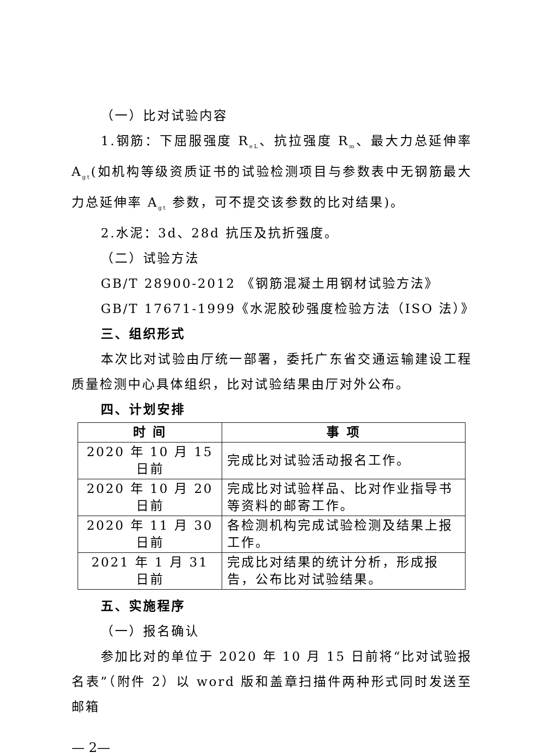（一）比对试验内容
1.钢筋：下屈服强度 R<sub>eL</sub>、抗拉强度 R<sub>m</sub>、最大力总延伸率 A<sub>gt</sub>(如机构等级资质证书的试验检测项目与参数表中无钢筋最大力总延伸率 A<sub>gt</sub> 参数，可不提交该参数的比对结果)。
2.水泥：3d、28d 抗压及抗折强度。
（二）试验方法
GB/T 28900-2012 《钢筋混凝土用钢材试验方法》
GB/T 17671-1999《水泥胶砂强度检验方法（ISO 法）》
三、组织形式
本次比对试验由厅统一部署，委托广东省交通运输建设工程质量检测中心具体组织，比对试验结果由厅对外公布。
四、计划安排
| 时 间 | 事 项 |
| --- | --- |
| 2020 年 10 月 15 日前 | 完成比对试验活动报名工作。 |
| 2020 年 10 月 20 日前 | 完成比对试验样品、比对作业指导书等资料的邮寄工作。 |
| 2020 年 11 月 30 日前 | 各检测机构完成试验检测及结果上报工作。 |
| 2021 年 1 月 31 日前 | 完成比对结果的统计分析，形成报告，公布比对试验结果。 |
五、实施程序
（一）报名确认
参加比对的单位于 2020 年 10 月 15 日前将“比对试验报名表”（附件 2）以 word 版和盖章扫描件两种形式同时发送至邮箱
— 2—